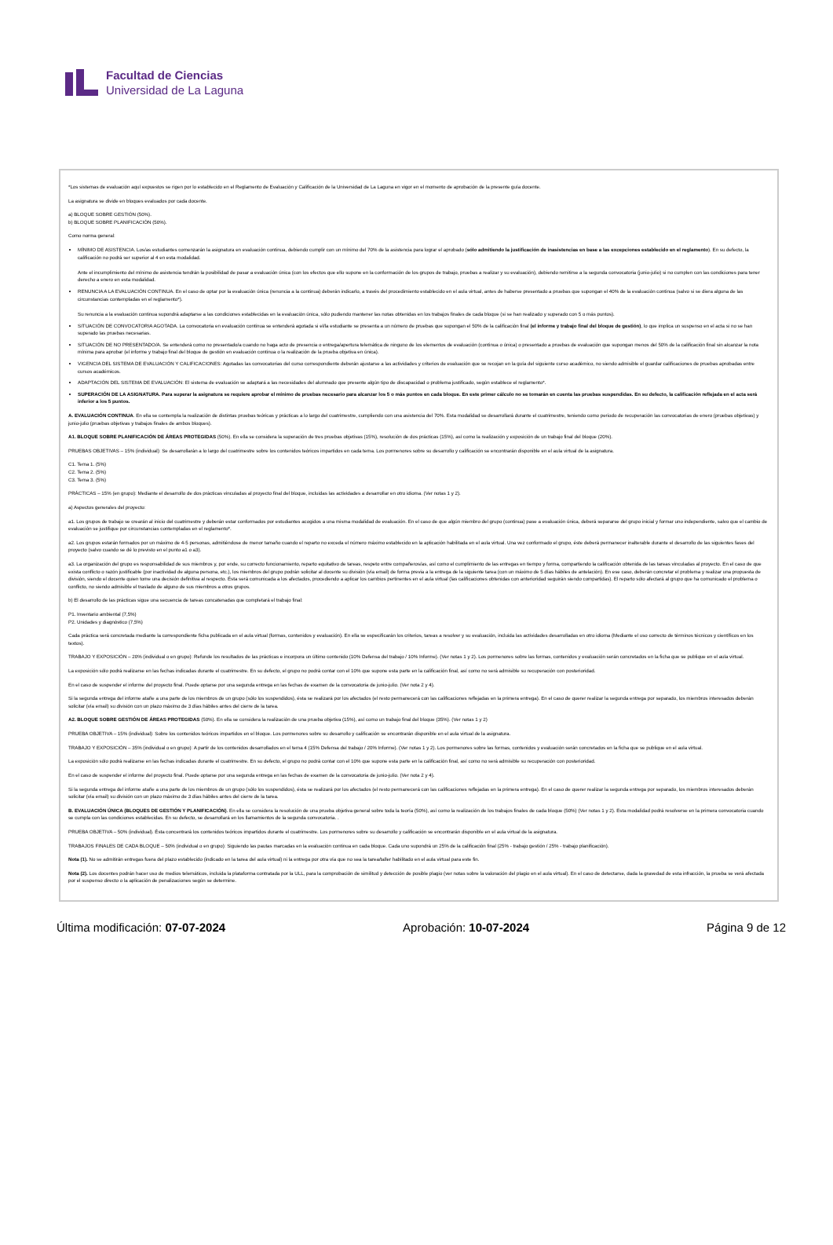Facultad de Ciencias
Universidad de La Laguna
*Los sistemas de evaluación aquí expuestos se rigen por lo establecido en el Reglamento de Evaluación y Calificación de la Universidad de La Laguna en vigor en el momento de aprobación de la presente guía docente.
La asignatura se divide en bloques evaluados por cada docente.
a) BLOQUE SOBRE GESTIÓN (50%).
b) BLOQUE SOBRE PLANIFICACIÓN (50%).
Como norma general:
MÍNIMO DE ASISTENCIA. Los/as estudiantes comenzarán la asignatura en evaluación continua, debiendo cumplir con un mínimo del 70% de la asistencia para lograr el aprobado (sólo admitiendo la justificación de inasistencias en base a las excepciones establecido en el reglamento). En su defecto, la calificación no podrá ser superior al 4 en esta modalidad.
Ante el incumplimiento del mínimo de asistencia tendrán la posibilidad de pasar a evaluación única (con los efectos que ello supone en la conformación de los grupos de trabajo, pruebas a realizar y su evaluación), debiendo remitirse a la segunda convocatoria (junio-julio) si no cumplen con las condiciones para tener derecho a enero en esta modalidad.
RENUNCIA A LA EVALUACIÓN CONTINUA. En el caso de optar por la evaluación única (renuncia a la continua) deberán indicarlo, a través del procedimiento establecido en el aula virtual, antes de haberse presentado a pruebas que supongan el 40% de la evaluación continua (salvo si se diera alguna de las circunstancias contempladas en el reglamento*).
Su renuncia a la evaluación continua supondrá adaptarse a las condiciones establecidas en la evaluación única, sólo pudiendo mantener las notas obtenidas en los trabajos finales de cada bloque (si se han realizado y superado con 5 o más puntos).
SITUACIÓN DE CONVOCATORIA AGOTADA. La convocatoria en evaluación continua se entenderá agotada si el/la estudiante se presenta a un número de pruebas que supongan el 50% de la calificación final (el informe y trabajo final del bloque de gestión), lo que implica un suspenso en el acta si no se han superado las pruebas necesarias.
SITUACIÓN DE NO PRESENTADO/A. Se entenderá como no presentado/a cuando no haga acto de presencia o entrega/apertura telemática de ninguno de los elementos de evaluación (continua o única) o presentado a pruebas de evaluación que supongan menos del 50% de la calificación final sin alcanzar la nota mínima para aprobar (el informe y trabajo final del bloque de gestión en evaluación continua o la realización de la prueba objetiva en única).
VIGENCIA DEL SISTEMA DE EVALUACIÓN Y CALIFICACIONES: Agotadas las convocatorias del curso correspondiente deberán ajustarse a las actividades y criterios de evaluación que se recojan en la guía del siguiente curso académico, no siendo admisible el guardar calificaciones de pruebas aprobadas entre cursos académicos.
ADAPTACIÓN DEL SISTEMA DE EVALUACIÓN: El sistema de evaluación se adaptará a las necesidades del alumnado que presente algún tipo de discapacidad o problema justificado, según establece el reglamento*.
SUPERACIÓN DE LA ASIGNATURA. Para superar la asignatura se requiere aprobar el mínimo de pruebas necesario para alcanzar los 5 o más puntos en cada bloque. En este primer cálculo no se tomarán en cuenta las pruebas suspendidas. En su defecto, la calificación reflejada en el acta será inferior a los 5 puntos.
A. EVALUACIÓN CONTINUA. En ella se contempla la realización de distintas pruebas teóricas y prácticas a lo largo del cuatrimestre, cumpliendo con una asistencia del 70%. Esta modalidad se desarrollará durante el cuatrimestre, teniendo como periodo de recuperación las convocatorias de enero (pruebas objetivas) y junio-julio (pruebas objetivas y trabajos finales de ambos bloques).
A1. BLOQUE SOBRE PLANIFICACIÓN DE ÁREAS PROTEGIDAS (50%). En ella se considera la superación de tres pruebas objetivas (15%), resolución de dos prácticas (15%), así como la realización y exposición de un trabajo final del bloque (20%).
PRUEBAS OBJETIVAS – 15% (individual): Se desarrollarán a lo largo del cuatrimestre sobre los contenidos teóricos impartidos en cada tema. Los pormenores sobre su desarrollo y calificación se encontrarán disponible en el aula virtual de la asignatura.
C1. Tema 1. (5%)
C2. Tema 2. (5%)
C3. Tema 3. (5%)
PRÁCTICAS – 15% (en grupo): Mediante el desarrollo de dos prácticas vinculadas al proyecto final del bloque, incluidas las actividades a desarrollar en otro idioma. (Ver notas 1 y 2).
a) Aspectos generales del proyecto:
a1. Los grupos de trabajo se crearán al inicio del cuatrimestre y deberán estar conformados por estudiantes acogidos a una misma modalidad de evaluación. En el caso de que algún miembro del grupo (continua) pase a evaluación única, deberá separarse del grupo inicial y formar uno independiente, salvo que el cambio de evaluación se justifique por circunstancias contempladas en el reglamento*.
a2. Los grupos estarán formados por un máximo de 4-5 personas, admitiéndose de menor tamaño cuando el reparto no exceda el número máximo establecido en la aplicación habilitada en el aula virtual. Una vez conformado el grupo, éste deberá permanecer inalterable durante el desarrollo de las siguientes fases del proyecto (salvo cuando se dé lo previsto en el punto a1 o a3).
a3. La organización del grupo es responsabilidad de sus miembros y, por ende, su correcto funcionamiento, reparto equitativo de tareas, respeto entre compañeros/as, así como el cumplimiento de las entregas en tiempo y forma, compartiendo la calificación obtenida de las tareas vinculadas al proyecto. En el caso de que exista conflicto o razón justificable (por inactividad de alguna persona, etc.), los miembros del grupo podrán solicitar al docente su división (vía email) de forma previa a la entrega de la siguiente tarea (con un máximo de 5 días hábiles de antelación). En ese caso, deberán concretar el problema y realizar una propuesta de división, siendo el docente quien tome una decisión definitiva al respecto. Ésta será comunicada a los afectados, procediendo a aplicar los cambios pertinentes en el aula virtual (las calificaciones obtenidas con anterioridad seguirán siendo compartidas). El reparto sólo afectará al grupo que ha comunicado el problema o conflicto, no siendo admisible el traslado de alguno de sus miembros a otros grupos.
b) El desarrollo de las prácticas sigue una secuencia de tareas concatenadas que completará el trabajo final:
P1. Inventario ambiental (7,5%)
P2. Unidades y diagnóstico (7,5%)
Cada práctica será concretada mediante la correspondiente ficha publicada en el aula virtual (formas, contenidos y evaluación). En ella se especificarán los criterios, tareas a resolver y su evaluación, incluida las actividades desarrolladas en otro idioma (Mediante el uso correcto de términos técnicos y científicos en los textos).
TRABAJO Y EXPOSICIÓN – 20% (individual o en grupo): Refunde los resultados de las prácticas e incorpora un último contenido (10% Defensa del trabajo / 10% Informe). (Ver notas 1 y 2). Los pormenores sobre las formas, contenidos y evaluación serán concretados en la ficha que se publique en el aula virtual.
La exposición sólo podrá realizarse en las fechas indicadas durante el cuatrimestre. En su defecto, el grupo no podrá contar con el 10% que supone esta parte en la calificación final, así como no será admisible su recuperación con posterioridad.
En el caso de suspender el informe del proyecto final. Puede optarse por una segunda entrega en las fechas de examen de la convocatoria de junio-julio. (Ver nota 2 y 4).
Si la segunda entrega del informe atañe a una parte de los miembros de un grupo (sólo los suspendidos), ésta se realizará por los afectados (el resto permanecerá con las calificaciones reflejadas en la primera entrega). En el caso de querer realizar la segunda entrega por separado, los miembros interesados deberán solicitar (vía email) su división con un plazo máximo de 3 días hábiles antes del cierre de la tarea.
A2. BLOQUE SOBRE GESTIÓN DE ÁREAS PROTEGIDAS (50%). En ella se considera la realización de una prueba objetiva (15%), así como un trabajo final del bloque (35%). (Ver notas 1 y 2)
PRUEBA OBJETIVA – 15% (individual): Sobre los contenidos teóricos impartidos en el bloque. Los pormenores sobre su desarrollo y calificación se encontrarán disponible en el aula virtual de la asignatura.
TRABAJO Y EXPOSICIÓN – 35% (individual o en grupo): A partir de los contenidos desarrollados en el tema 4 (15% Defensa del trabajo / 20% Informe). (Ver notas 1 y 2). Los pormenores sobre las formas, contenidos y evaluación serán concretados en la ficha que se publique en el aula virtual.
La exposición sólo podrá realizarse en las fechas indicadas durante el cuatrimestre. En su defecto, el grupo no podrá contar con el 10% que supone esta parte en la calificación final, así como no será admisible su recuperación con posterioridad.
En el caso de suspender el informe del proyecto final. Puede optarse por una segunda entrega en las fechas de examen de la convocatoria de junio-julio. (Ver nota 2 y 4).
Si la segunda entrega del informe atañe a una parte de los miembros de un grupo (sólo los suspendidos), ésta se realizará por los afectados (el resto permanecerá con las calificaciones reflejadas en la primera entrega). En el caso de querer realizar la segunda entrega por separado, los miembros interesados deberán solicitar (vía email) su división con un plazo máximo de 3 días hábiles antes del cierre de la tarea.
B. EVALUACIÓN ÚNICA (BLOQUES DE GESTIÓN Y PLANIFICACIÓN). En ella se considera la resolución de una prueba objetiva general sobre toda la teoría (50%), así como la realización de los trabajos finales de cada bloque (50%) (Ver notas 1 y 2). Esta modalidad podrá resolverse en la primera convocatoria cuando se cumpla con las condiciones establecidas. En su defecto, se desarrollará en los llamamientos de la segunda convocatoria. .
PRUEBA OBJETIVA – 50% (individual). Ésta concentrará los contenidos teóricos impartidos durante el cuatrimestre. Los pormenores sobre su desarrollo y calificación se encontrarán disponible en el aula virtual de la asignatura.
TRABAJOS FINALES DE CADA BLOQUE – 50% (individual o en grupo): Siguiendo las pautas marcadas en la evaluación continua en cada bloque. Cada uno supondrá un 25% de la calificación final (25% - trabajo gestión / 25% - trabajo planificación).
Nota (1). No se admitirán entregas fuera del plazo establecido (indicado en la tarea del aula virtual) ni la entrega por otra vía que no sea la tarea/taller habilitado en el aula virtual para este fin.
Nota (2). Los docentes podrán hacer uso de medios telemáticos, incluida la plataforma contratada por la ULL, para la comprobación de similitud y detección de posible plagio (ver notas sobre la valoración del plagio en el aula virtual). En el caso de detectarse, dada la gravedad de esta infracción, la prueba se verá afectada por el suspenso directo o la aplicación de penalizaciones según se determine.
Última modificación: 07-07-2024 Aprobación: 10-07-2024 Página 9 de 12